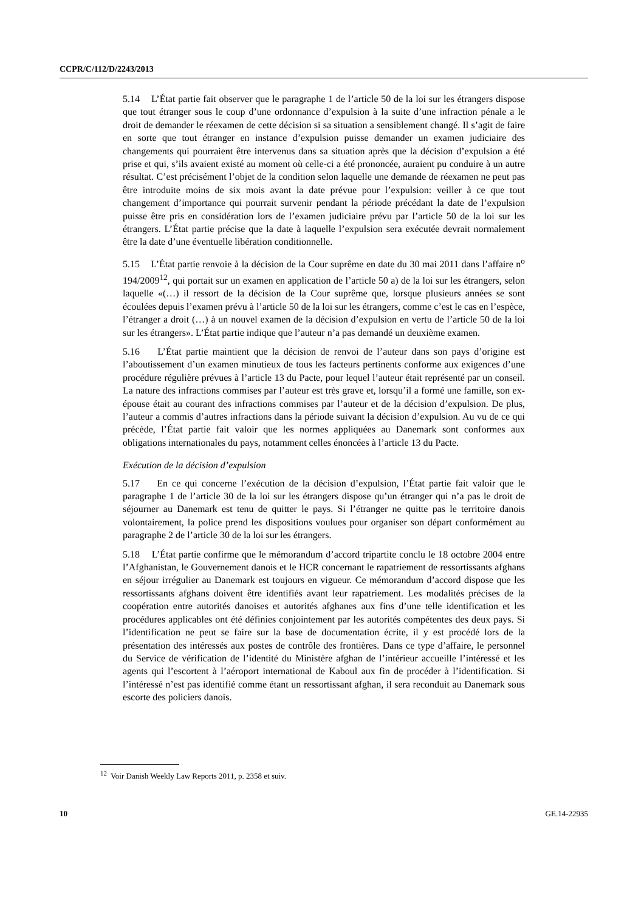CCPR/C/112/D/2243/2013
5.14 L’État partie fait observer que le paragraphe 1 de l’article 50 de la loi sur les étrangers dispose que tout étranger sous le coup d’une ordonnance d’expulsion à la suite d’une infraction pénale a le droit de demander le réexamen de cette décision si sa situation a sensiblement changé. Il s’agit de faire en sorte que tout étranger en instance d’expulsion puisse demander un examen judiciaire des changements qui pourraient être intervenus dans sa situation après que la décision d’expulsion a été prise et qui, s’ils avaient existé au moment où celle-ci a été prononcée, auraient pu conduire à un autre résultat. C’est précisément l’objet de la condition selon laquelle une demande de réexamen ne peut pas être introduite moins de six mois avant la date prévue pour l’expulsion: veiller à ce que tout changement d’importance qui pourrait survenir pendant la période précédant la date de l’expulsion puisse être pris en considération lors de l’examen judiciaire prévu par l’article 50 de la loi sur les étrangers. L’État partie précise que la date à laquelle l’expulsion sera exécutée devrait normalement être la date d’une éventuelle libération conditionnelle.
5.15 L’État partie renvoie à la décision de la Cour suprême en date du 30 mai 2011 dans l’affaire n<sup>o</sup> 194/2009<sup>12</sup>, qui portait sur un examen en application de l’article 50 a) de la loi sur les étrangers, selon laquelle «(…) il ressort de la décision de la Cour suprême que, lorsque plusieurs années se sont écoulées depuis l’examen prévu à l’article 50 de la loi sur les étrangers, comme c’est le cas en l’espèce, l’étranger a droit (…) à un nouvel examen de la décision d’expulsion en vertu de l’article 50 de la loi sur les étrangers». L’État partie indique que l’auteur n’a pas demandé un deuxième examen.
5.16 L’État partie maintient que la décision de renvoi de l’auteur dans son pays d’origine est l’aboutissement d’un examen minutieux de tous les facteurs pertinents conforme aux exigences d’une procédure régulière prévues à l’article 13 du Pacte, pour lequel l’auteur était représenté par un conseil. La nature des infractions commises par l’auteur est très grave et, lorsqu’il a formé une famille, son ex-épouse était au courant des infractions commises par l’auteur et de la décision d’expulsion. De plus, l’auteur a commis d’autres infractions dans la période suivant la décision d’expulsion. Au vu de ce qui précède, l’État partie fait valoir que les normes appliquées au Danemark sont conformes aux obligations internationales du pays, notamment celles énoncées à l’article 13 du Pacte.
Exécution de la décision d’expulsion
5.17 En ce qui concerne l’exécution de la décision d’expulsion, l’État partie fait valoir que le paragraphe 1 de l’article 30 de la loi sur les étrangers dispose qu’un étranger qui n’a pas le droit de séjourner au Danemark est tenu de quitter le pays. Si l’étranger ne quitte pas le territoire danois volontairement, la police prend les dispositions voulues pour organiser son départ conformément au paragraphe 2 de l’article 30 de la loi sur les étrangers.
5.18 L’État partie confirme que le mémorandum d’accord tripartite conclu le 18 octobre 2004 entre l’Afghanistan, le Gouvernement danois et le HCR concernant le rapatriement de ressortissants afghans en séjour irrégulier au Danemark est toujours en vigueur. Ce mémorandum d’accord dispose que les ressortissants afghans doivent être identifiés avant leur rapatriement. Les modalités précises de la coopération entre autorités danoises et autorités afghanes aux fins d’une telle identification et les procédures applicables ont été définies conjointement par les autorités compétentes des deux pays. Si l’identification ne peut se faire sur la base de documentation écrite, il y est procédé lors de la présentation des intéressés aux postes de contrôle des frontières. Dans ce type d’affaire, le personnel du Service de vérification de l’identité du Ministère afghan de l’intérieur accueille l’intéressé et les agents qui l’escortent à l’aéroport international de Kaboul aux fin de procéder à l’identification. Si l’intéressé n’est pas identifié comme étant un ressortissant afghan, il sera reconduit au Danemark sous escorte des policiers danois.
<sup>12</sup> Voir Danish Weekly Law Reports 2011, p. 2358 et suiv.
10 GE.14-22935